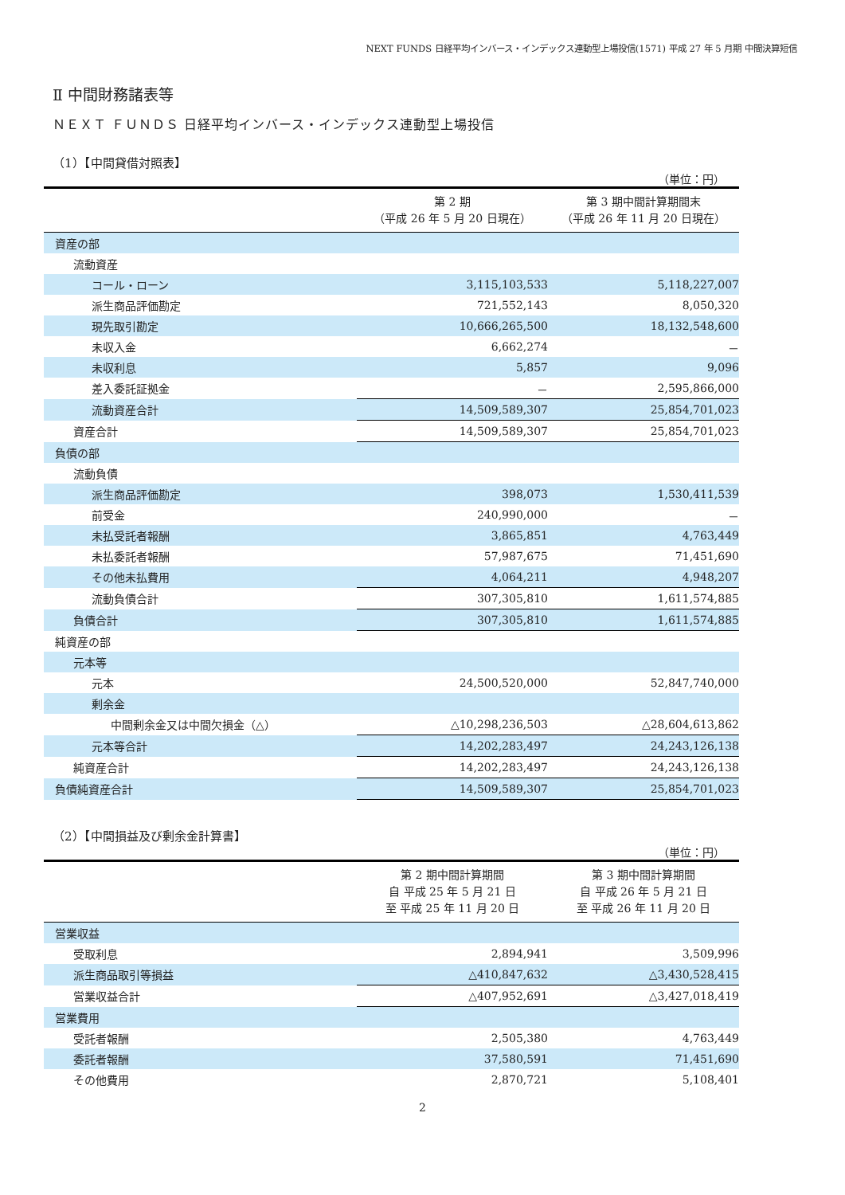NEXT FUNDS 日経平均インバース・インデックス連動型上場投信(1571) 平成 27 年 5 月期 中間決算短信
Ⅱ 中間財務諸表等
ＮＥＸＴ ＦＵＮＤＳ 日経平均インバース・インデックス連動型上場投信
（1）【中間貸借対照表】
（単位：円）
| | 第 2 期 （平成 26 年 5 月 20 日現在） | 第 3 期中間計算期間末 （平成 26 年 11 月 20 日現在） |
| --- | --- | --- |
| 資産の部 | | |
| 流動資産 | | |
| コール・ローン | 3,115,103,533 | 5,118,227,007 |
| 派生商品評価勘定 | 721,552,143 | 8,050,320 |
| 現先取引勘定 | 10,666,265,500 | 18,132,548,600 |
| 未収入金 | 6,662,274 | － |
| 未収利息 | 5,857 | 9,096 |
| 差入委託証拠金 | － | 2,595,866,000 |
| 流動資産合計 | 14,509,589,307 | 25,854,701,023 |
| 資産合計 | 14,509,589,307 | 25,854,701,023 |
| 負債の部 | | |
| 流動負債 | | |
| 派生商品評価勘定 | 398,073 | 1,530,411,539 |
| 前受金 | 240,990,000 | － |
| 未払受託者報酬 | 3,865,851 | 4,763,449 |
| 未払委託者報酬 | 57,987,675 | 71,451,690 |
| その他未払費用 | 4,064,211 | 4,948,207 |
| 流動負債合計 | 307,305,810 | 1,611,574,885 |
| 負債合計 | 307,305,810 | 1,611,574,885 |
| 純資産の部 | | |
| 元本等 | | |
| 元本 | 24,500,520,000 | 52,847,740,000 |
| 剰余金 | | |
| 中間剰余金又は中間欠損金（△） | △10,298,236,503 | △28,604,613,862 |
| 元本等合計 | 14,202,283,497 | 24,243,126,138 |
| 純資産合計 | 14,202,283,497 | 24,243,126,138 |
| 負債純資産合計 | 14,509,589,307 | 25,854,701,023 |
（2）【中間損益及び剰余金計算書】
（単位：円）
| | 第 2 期中間計算期間 自 平成 25 年 5 月 21 日 至 平成 25 年 11 月 20 日 | 第 3 期中間計算期間 自 平成 26 年 5 月 21 日 至 平成 26 年 11 月 20 日 |
| --- | --- | --- |
| 営業収益 | | |
| 受取利息 | 2,894,941 | 3,509,996 |
| 派生商品取引等損益 | △410,847,632 | △3,430,528,415 |
| 営業収益合計 | △407,952,691 | △3,427,018,419 |
| 営業費用 | | |
| 受託者報酬 | 2,505,380 | 4,763,449 |
| 委託者報酬 | 37,580,591 | 71,451,690 |
| その他費用 | 2,870,721 | 5,108,401 |
2